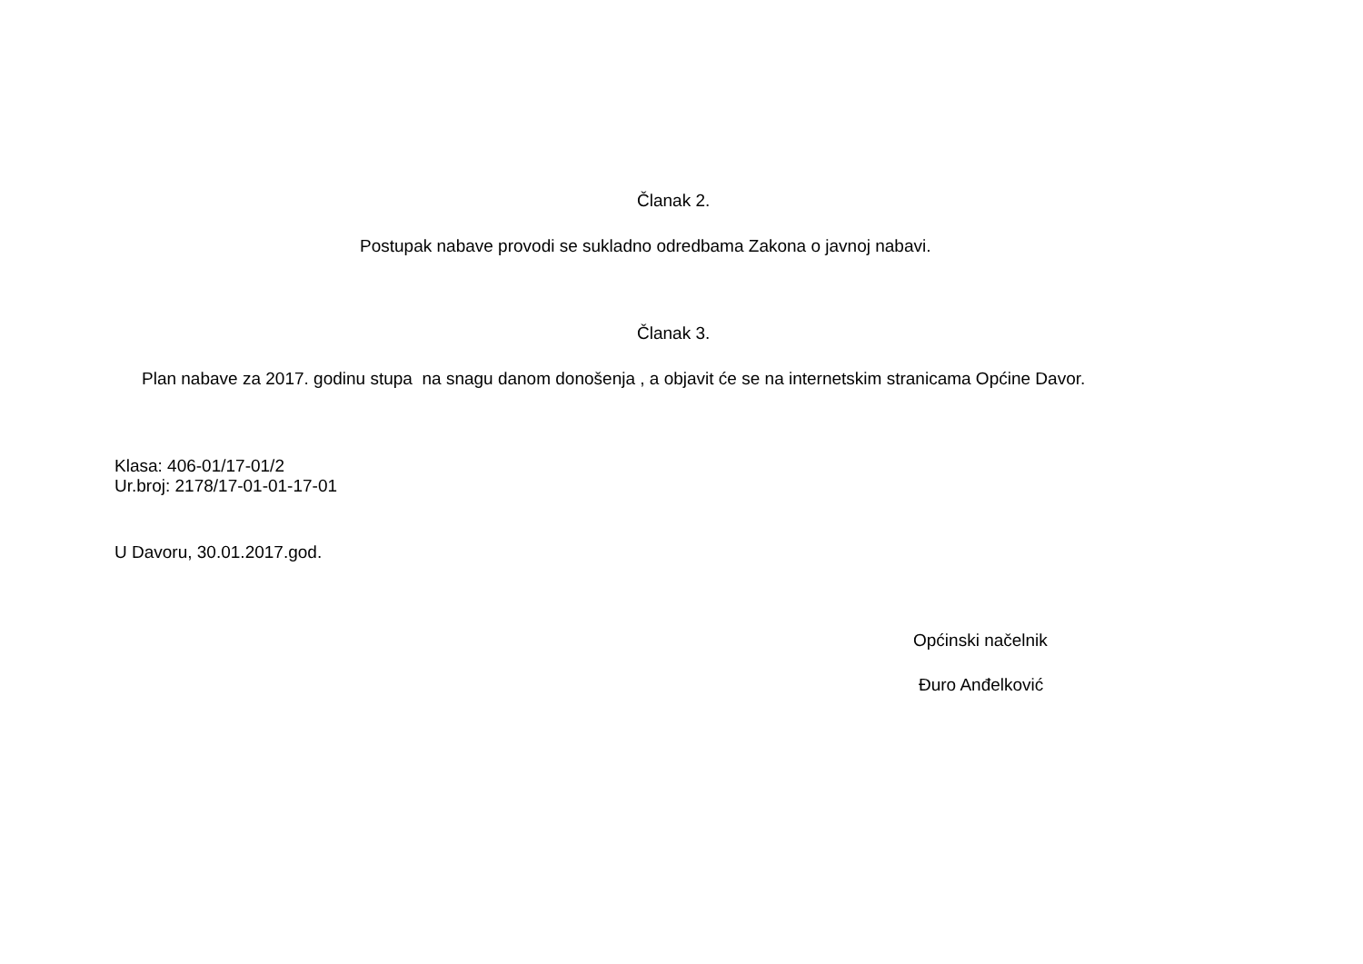Članak 2.
Postupak nabave provodi se sukladno odredbama Zakona o javnoj nabavi.
Članak 3.
Plan nabave za 2017. godinu stupa na snagu danom donošenja , a objavit će se na internetskim stranicama Općine Davor.
Klasa: 406-01/17-01/2
Ur.broj: 2178/17-01-01-17-01
U Davoru, 30.01.2017.god.
Općinski načelnik
Đuro Anđelković